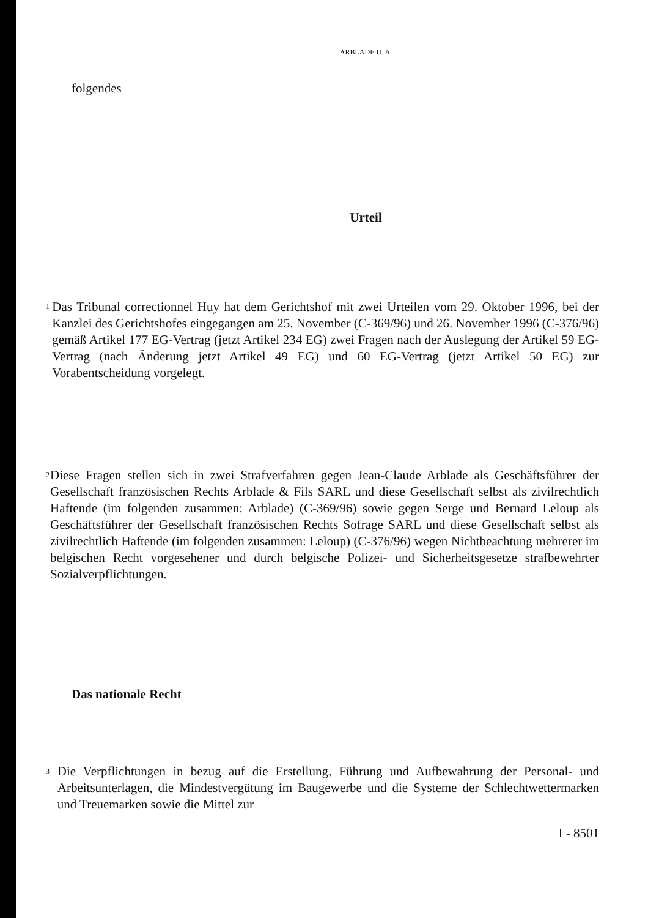ARBLADE U. A.
folgendes
Urteil
1
Das Tribunal correctionnel Huy hat dem Gerichtshof mit zwei Urteilen vom 29. Oktober 1996, bei der Kanzlei des Gerichtshofes eingegangen am 25. November (C-369/96) und 26. November 1996 (C-376/96) gemäß Artikel 177 EG-Vertrag (jetzt Artikel 234 EG) zwei Fragen nach der Auslegung der Artikel 59 EG-Vertrag (nach Änderung jetzt Artikel 49 EG) und 60 EG-Vertrag (jetzt Artikel 50 EG) zur Vorabentscheidung vorgelegt.
2
Diese Fragen stellen sich in zwei Strafverfahren gegen Jean-Claude Arblade als Geschäftsführer der Gesellschaft französischen Rechts Arblade & Fils SARL und diese Gesellschaft selbst als zivilrechtlich Haftende (im folgenden zusammen: Arblade) (C-369/96) sowie gegen Serge und Bernard Leloup als Geschäftsführer der Gesellschaft französischen Rechts Sofrage SARL und diese Gesellschaft selbst als zivilrechtlich Haftende (im folgenden zusammen: Leloup) (C-376/96) wegen Nichtbeachtung mehrerer im belgischen Recht vorgesehener und durch belgische Polizei- und Sicherheitsgesetze strafbewehrter Sozialverpflichtungen.
Das nationale Recht
3
Die Verpflichtungen in bezug auf die Erstellung, Führung und Aufbewahrung der Personal- und Arbeitsunterlagen, die Mindestvergütung im Baugewerbe und die Systeme der Schlechtwettermarken und Treuemarken sowie die Mittel zur
I - 8501